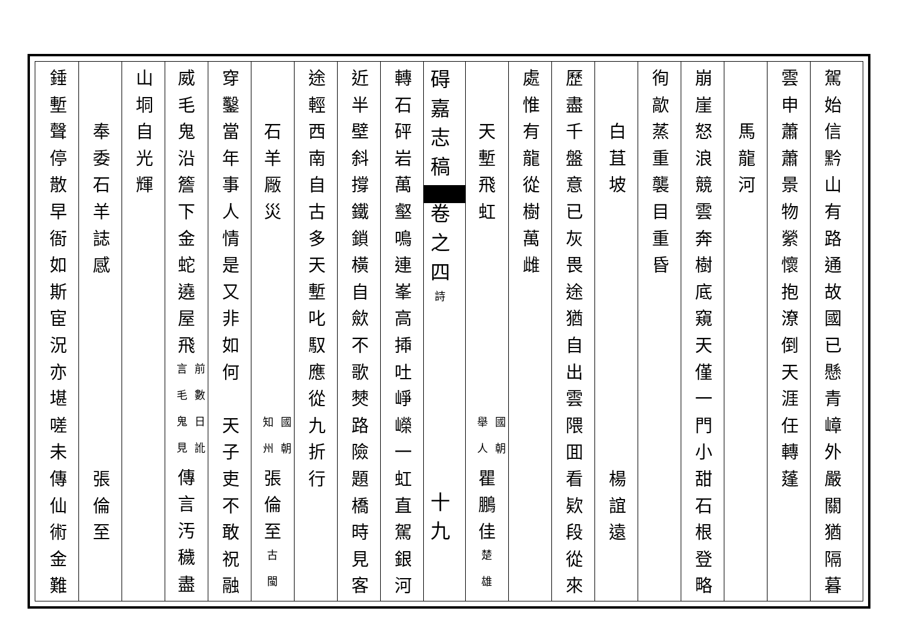駕始信黔山有路通故國已懸青嶂外嚴關猶隔暮
雲申蕭蕭景物縈懷抱潦倒天涯任轉蓬
　　馬龍河
崩崖怒浪競雲奔樹底窺天僅一門小甜石根登略
徇歊蒸重襲目重昏
　　白苴坡　　　　　　　　　　楊誼遠
歷盡千盤意已灰畏途猶自出雲隈囬看欵段從來
處惟有龍從樹萬雌
　　天塹飛虹　　　　　　　國朝 舉人 瞿鵬佳楚雄
碍嘉志稿 卷之四詩　　　　　　十九
轉石砰岩萬壑鳴連峯高揷吐崢嶸一虹直駕銀河
近半壁斜撐鐵鎖橫自歛不歌僰路險題橋時見客
途輕西南自古多天塹叱馭應從九折行
　　石羊厰災　　　　　　　國朝 知州 張倫至古閩
穿鑿當年事人情是又非如何　天子吏不敢祝融
威毛鬼沿簷下金蛇遶屋飛 前數日訛 言毛鬼見 傳言汚穢盡
山垌自光輝
　　奉委石羊誌感　　　　　　　張倫至
錘塹聲停散早衙如斯宦況亦堪嗟未傳仙術金難